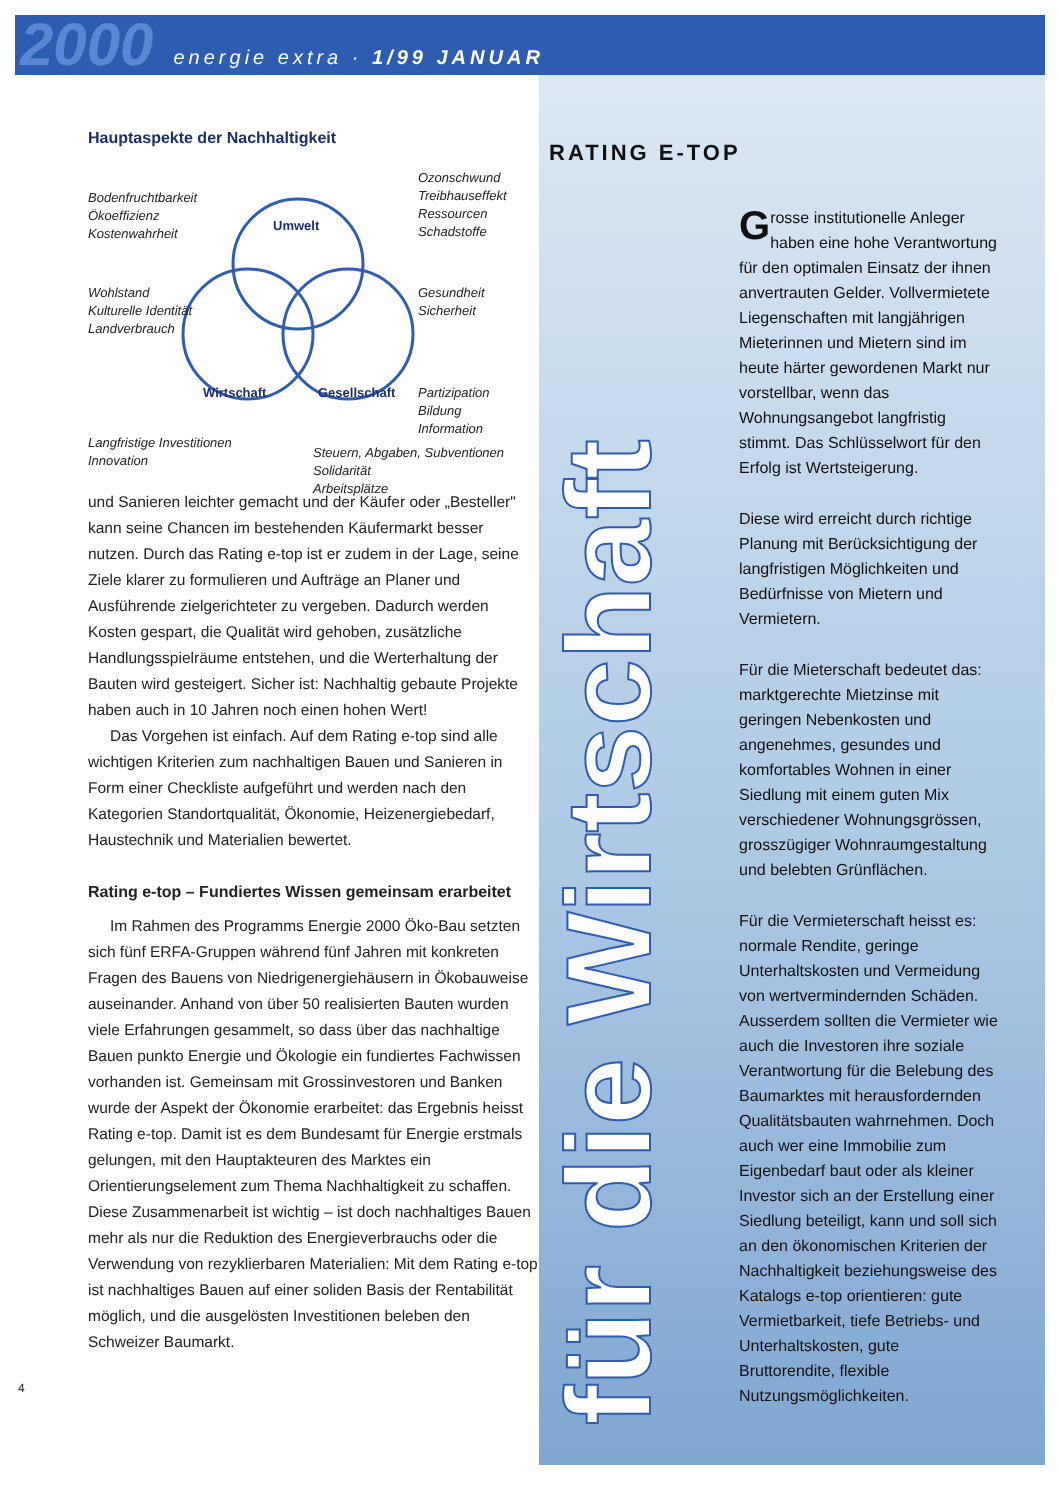2000 energie extra · 1/99 JANUAR
Hauptaspekte der Nachhaltigkeit
Bodenfruchtbarkeit
Ökoeffizienz
Kostenwahrheit
Ozonschwund
Treibhauseffekt
Ressourcen
Schadstoffe
Wohlstand
Kulturelle Identität
Landverbrauch
Gesundheit
Sicherheit
Partizipation
Bildung
Information
Langfristige Investitionen
Innovation
Steuern, Abgaben, Subventionen
Solidarität
Arbeitsplätze
Umwelt
Wirtschaft Gesellschaft
und Sanieren leichter gemacht und der Käufer oder „Besteller" kann seine Chancen im bestehenden Käufermarkt besser nutzen. Durch das Rating e-top ist er zudem in der Lage, seine Ziele klarer zu formulieren und Aufträge an Planer und Ausführende zielgerichteter zu vergeben. Dadurch werden Kosten gespart, die Qualität wird gehoben, zusätzliche Handlungsspielräume entstehen, und die Werterhaltung der Bauten wird gesteigert. Sicher ist: Nachhaltig gebaute Projekte haben auch in 10 Jahren noch einen hohen Wert!
Das Vorgehen ist einfach. Auf dem Rating e-top sind alle wichtigen Kriterien zum nachhaltigen Bauen und Sanieren in Form einer Checkliste aufgeführt und werden nach den Kategorien Standortqualität, Ökonomie, Heizenergiebedarf, Haustechnik und Materialien bewertet.
Rating e-top – Fundiertes Wissen gemeinsam erarbeitet
Im Rahmen des Programms Energie 2000 Öko-Bau setzten sich fünf ERFA-Gruppen während fünf Jahren mit konkreten Fragen des Bauens von Niedrigenergiehäusern in Ökobauweise auseinander. Anhand von über 50 realisierten Bauten wurden viele Erfahrungen gesammelt, so dass über das nachhaltige Bauen punkto Energie und Ökologie ein fundiertes Fachwissen vorhanden ist. Gemeinsam mit Grossinvestoren und Banken wurde der Aspekt der Ökonomie erarbeitet: das Ergebnis heisst Rating e-top. Damit ist es dem Bundesamt für Energie erstmals gelungen, mit den Hauptakteuren des Marktes ein Orientierungselement zum Thema Nachhaltigkeit zu schaffen. Diese Zusammenarbeit ist wichtig – ist doch nachhaltiges Bauen mehr als nur die Reduktion des Energieverbrauchs oder die Verwendung von rezyklierbaren Materialien: Mit dem Rating e-top ist nachhaltiges Bauen auf einer soliden Basis der Rentabilität möglich, und die ausgelösten Investitionen beleben den Schweizer Baumarkt.
4
für die Wirtschaft
RATING E-TOP
Grosse institutionelle Anleger haben eine hohe Verantwortung für den optimalen Einsatz der ihnen anvertrauten Gelder. Vollvermietete Liegenschaften mit langjährigen Mieterinnen und Mietern sind im heute härter gewordenen Markt nur vorstellbar, wenn das Wohnungsangebot langfristig stimmt. Das Schlüsselwort für den Erfolg ist Wertsteigerung.
Diese wird erreicht durch richtige Planung mit Berücksichtigung der langfristigen Möglichkeiten und Bedürfnisse von Mietern und Vermietern.
Für die Mieterschaft bedeutet das: marktgerechte Mietzinse mit geringen Nebenkosten und angenehmes, gesundes und komfortables Wohnen in einer Siedlung mit einem guten Mix verschiedener Wohnungsgrössen, grosszügiger Wohnraumgestaltung und belebten Grünflächen.
Für die Vermieterschaft heisst es: normale Rendite, geringe Unterhaltskosten und Vermeidung von wertvermindernden Schäden. Ausserdem sollten die Vermieter wie auch die Investoren ihre soziale Verantwortung für die Belebung des Baumarktes mit herausfordernden Qualitätsbauten wahrnehmen. Doch auch wer eine Immobilie zum Eigenbedarf baut oder als kleiner Investor sich an der Erstellung einer Siedlung beteiligt, kann und soll sich an den ökonomischen Kriterien der Nachhaltigkeit beziehungsweise des Katalogs e-top orientieren: gute Vermietbarkeit, tiefe Betriebs- und Unterhaltskosten, gute Bruttorendite, flexible Nutzungsmöglichkeiten.